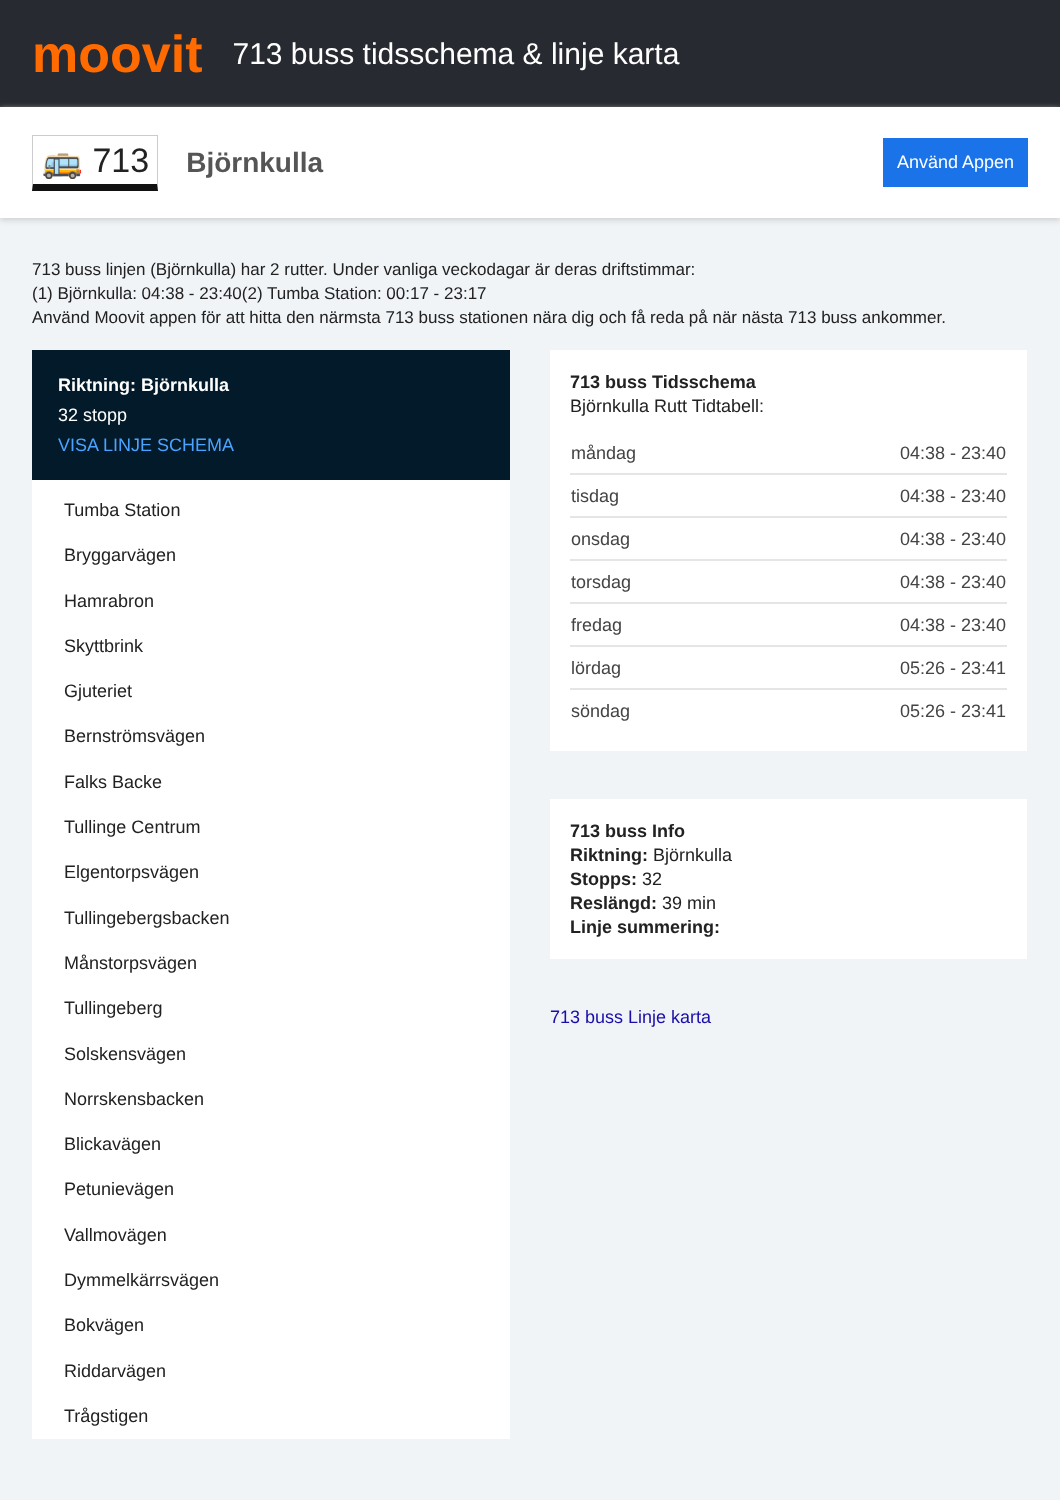moovit
713 buss tidsschema & linje karta
🚌 713
Björnkulla
Använd Appen
713 buss linjen (Björnkulla) har 2 rutter. Under vanliga veckodagar är deras driftstimmar:
(1) Björnkulla: 04:38 - 23:40(2) Tumba Station: 00:17 - 23:17
Använd Moovit appen för att hitta den närmsta 713 buss stationen nära dig och få reda på när nästa 713 buss ankommer.
Riktning: Björnkulla
32 stopp
VISA LINJE SCHEMA
Tumba Station
Bryggarvägen
Hamrabron
Skyttbrink
Gjuteriet
Bernströmsvägen
Falks Backe
Tullinge Centrum
Elgentorpsvägen
Tullingebergsbacken
Månstorpsvägen
Tullingeberg
Solskensvägen
Norrskensbacken
Blickavägen
Petunievägen
Vallmovägen
Dymmelkärrsvägen
Bokvägen
Riddarvägen
Trågstigen
713 buss Tidsschema
Björnkulla Rutt Tidtabell:
| måndag | 04:38 - 23:40 |
| tisdag | 04:38 - 23:40 |
| onsdag | 04:38 - 23:40 |
| torsdag | 04:38 - 23:40 |
| fredag | 04:38 - 23:40 |
| lördag | 05:26 - 23:41 |
| söndag | 05:26 - 23:41 |
713 buss Info
Riktning: Björnkulla
Stopps: 32
Reslängd: 39 min
Linje summering:
713 buss Linje karta